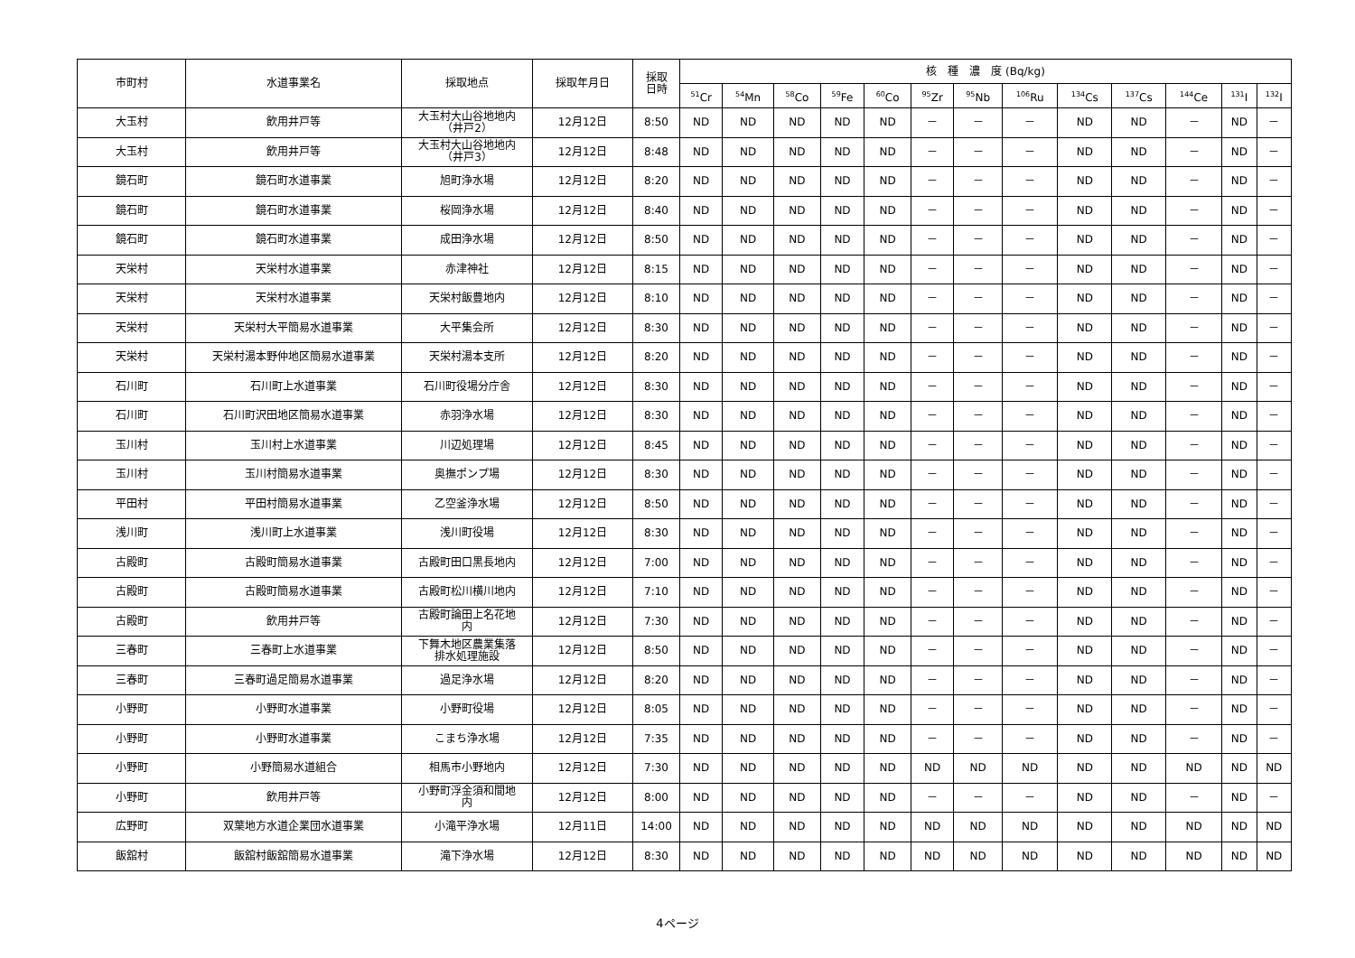| 市町村 | 水道事業名 | 採取地点 | 採取年月日 | 採取 日時 | 核 種 濃 度 (Bq/kg) | | | | | | | | | | | | |
| --- | --- | --- | --- | --- | --- | --- | --- | --- | --- | --- | --- | --- | --- | --- | --- | --- | --- |
| | | | | | <sup>51</sup>Cr | <sup>54</sup>Mn | <sup>58</sup>Co | <sup>59</sup>Fe | <sup>60</sup>Co | <sup>95</sup>Zr | <sup>95</sup>Nb | <sup>106</sup>Ru | <sup>134</sup>Cs | <sup>137</sup>Cs | <sup>144</sup>Ce | <sup>131</sup>I | <sup>132</sup>I |
| 大玉村 | 飲用井戸等 | 大玉村大山谷地地内 （井戸2） | 12月12日 | 8:50 | ND | ND | ND | ND | ND | － | － | － | ND | ND | － | ND | － |
| 大玉村 | 飲用井戸等 | 大玉村大山谷地地内 （井戸3） | 12月12日 | 8:48 | ND | ND | ND | ND | ND | － | － | － | ND | ND | － | ND | － |
| 鏡石町 | 鏡石町水道事業 | 旭町浄水場 | 12月12日 | 8:20 | ND | ND | ND | ND | ND | － | － | － | ND | ND | － | ND | － |
| 鏡石町 | 鏡石町水道事業 | 桜岡浄水場 | 12月12日 | 8:40 | ND | ND | ND | ND | ND | － | － | － | ND | ND | － | ND | － |
| 鏡石町 | 鏡石町水道事業 | 成田浄水場 | 12月12日 | 8:50 | ND | ND | ND | ND | ND | － | － | － | ND | ND | － | ND | － |
| 天栄村 | 天栄村水道事業 | 赤津神社 | 12月12日 | 8:15 | ND | ND | ND | ND | ND | － | － | － | ND | ND | － | ND | － |
| 天栄村 | 天栄村水道事業 | 天栄村飯豊地内 | 12月12日 | 8:10 | ND | ND | ND | ND | ND | － | － | － | ND | ND | － | ND | － |
| 天栄村 | 天栄村大平簡易水道事業 | 大平集会所 | 12月12日 | 8:30 | ND | ND | ND | ND | ND | － | － | － | ND | ND | － | ND | － |
| 天栄村 | 天栄村湯本野仲地区簡易水道事業 | 天栄村湯本支所 | 12月12日 | 8:20 | ND | ND | ND | ND | ND | － | － | － | ND | ND | － | ND | － |
| 石川町 | 石川町上水道事業 | 石川町役場分庁舎 | 12月12日 | 8:30 | ND | ND | ND | ND | ND | － | － | － | ND | ND | － | ND | － |
| 石川町 | 石川町沢田地区簡易水道事業 | 赤羽浄水場 | 12月12日 | 8:30 | ND | ND | ND | ND | ND | － | － | － | ND | ND | － | ND | － |
| 玉川村 | 玉川村上水道事業 | 川辺処理場 | 12月12日 | 8:45 | ND | ND | ND | ND | ND | － | － | － | ND | ND | － | ND | － |
| 玉川村 | 玉川村簡易水道事業 | 奥撫ポンプ場 | 12月12日 | 8:30 | ND | ND | ND | ND | ND | － | － | － | ND | ND | － | ND | － |
| 平田村 | 平田村簡易水道事業 | 乙空釜浄水場 | 12月12日 | 8:50 | ND | ND | ND | ND | ND | － | － | － | ND | ND | － | ND | － |
| 浅川町 | 浅川町上水道事業 | 浅川町役場 | 12月12日 | 8:30 | ND | ND | ND | ND | ND | － | － | － | ND | ND | － | ND | － |
| 古殿町 | 古殿町簡易水道事業 | 古殿町田口黒長地内 | 12月12日 | 7:00 | ND | ND | ND | ND | ND | － | － | － | ND | ND | － | ND | － |
| 古殿町 | 古殿町簡易水道事業 | 古殿町松川横川地内 | 12月12日 | 7:10 | ND | ND | ND | ND | ND | － | － | － | ND | ND | － | ND | － |
| 古殿町 | 飲用井戸等 | 古殿町論田上名花地 内 | 12月12日 | 7:30 | ND | ND | ND | ND | ND | － | － | － | ND | ND | － | ND | － |
| 三春町 | 三春町上水道事業 | 下舞木地区農業集落 排水処理施設 | 12月12日 | 8:50 | ND | ND | ND | ND | ND | － | － | － | ND | ND | － | ND | － |
| 三春町 | 三春町過足簡易水道事業 | 過足浄水場 | 12月12日 | 8:20 | ND | ND | ND | ND | ND | － | － | － | ND | ND | － | ND | － |
| 小野町 | 小野町水道事業 | 小野町役場 | 12月12日 | 8:05 | ND | ND | ND | ND | ND | － | － | － | ND | ND | － | ND | － |
| 小野町 | 小野町水道事業 | こまち浄水場 | 12月12日 | 7:35 | ND | ND | ND | ND | ND | － | － | － | ND | ND | － | ND | － |
| 小野町 | 小野簡易水道組合 | 相馬市小野地内 | 12月12日 | 7:30 | ND | ND | ND | ND | ND | ND | ND | ND | ND | ND | ND | ND | ND |
| 小野町 | 飲用井戸等 | 小野町浮金須和間地 内 | 12月12日 | 8:00 | ND | ND | ND | ND | ND | － | － | － | ND | ND | － | ND | － |
| 広野町 | 双葉地方水道企業団水道事業 | 小滝平浄水場 | 12月11日 | 14:00 | ND | ND | ND | ND | ND | ND | ND | ND | ND | ND | ND | ND | ND |
| 飯舘村 | 飯舘村飯舘簡易水道事業 | 滝下浄水場 | 12月12日 | 8:30 | ND | ND | ND | ND | ND | ND | ND | ND | ND | ND | ND | ND | ND |
4ページ